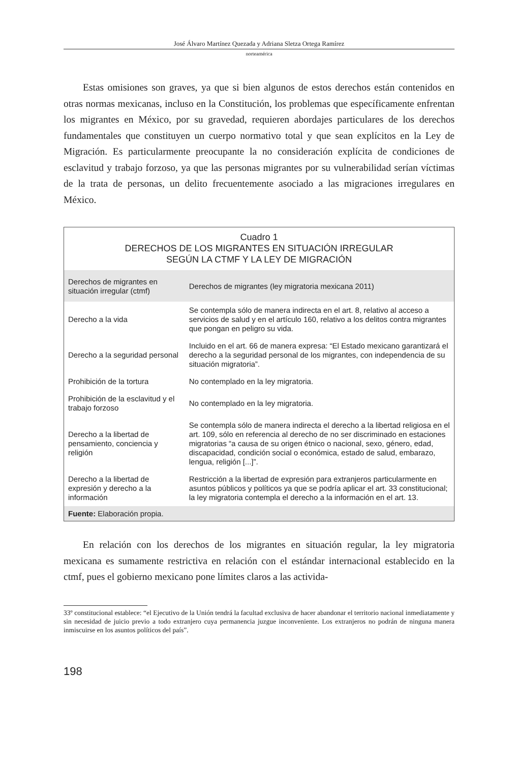José Álvaro Martínez Quezada y Adriana Sletza Ortega Ramírez
norteamérica
Estas omisiones son graves, ya que si bien algunos de estos derechos están contenidos en otras normas mexicanas, incluso en la Constitución, los problemas que específicamente enfrentan los migrantes en México, por su gravedad, requieren abordajes particulares de los derechos fundamentales que constituyen un cuerpo normativo total y que sean explícitos en la Ley de Migración. Es particularmente preocupante la no consideración explícita de condiciones de esclavitud y trabajo forzoso, ya que las personas migrantes por su vulnerabilidad serían víctimas de la trata de personas, un delito frecuentemente asociado a las migraciones irregulares en México.
Cuadro 1
DERECHOS DE LOS MIGRANTES EN SITUACIÓN IRREGULAR
SEGÚN LA CTMF Y LA LEY DE MIGRACIÓN
| Derechos de migrantes en situación irregular (ctmf) | Derechos de migrantes (ley migratoria mexicana 2011) |
| --- | --- |
| Derecho a la vida | Se contempla sólo de manera indirecta en el art. 8, relativo al acceso a servicios de salud y en el artículo 160, relativo a los delitos contra migrantes que pongan en peligro su vida. |
| Derecho a la seguridad personal | Incluido en el art. 66 de manera expresa: “El Estado mexicano garantizará el derecho a la seguridad personal de los migrantes, con independencia de su situación migratoria”. |
| Prohibición de la tortura | No contemplado en la ley migratoria. |
| Prohibición de la esclavitud y el trabajo forzoso | No contemplado en la ley migratoria. |
| Derecho a la libertad de pensamiento, conciencia y religión | Se contempla sólo de manera indirecta el derecho a la libertad religiosa en el art. 109, sólo en referencia al derecho de no ser discriminado en estaciones migratorias “a causa de su origen étnico o nacional, sexo, género, edad, discapacidad, condición social o económica, estado de salud, embarazo, lengua, religión [...]”. |
| Derecho a la libertad de expresión y derecho a la información | Restricción a la libertad de expresión para extranjeros particularmente en asuntos públicos y políticos ya que se podría aplicar el art. 33 constitucional; la ley migratoria contempla el derecho a la información en el art. 13. |
Fuente: Elaboración propia.
En relación con los derechos de los migrantes en situación regular, la ley migratoria mexicana es sumamente restrictiva en relación con el estándar internacional establecido en la ctmf, pues el gobierno mexicano pone límites claros a las activida-
33º constitucional establece: “el Ejecutivo de la Unión tendrá la facultad exclusiva de hacer abandonar el territorio nacional inmediatamente y sin necesidad de juicio previo a todo extranjero cuya permanencia juzgue inconveniente. Los extranjeros no podrán de ninguna manera inmiscuirse en los asuntos políticos del país”.
198